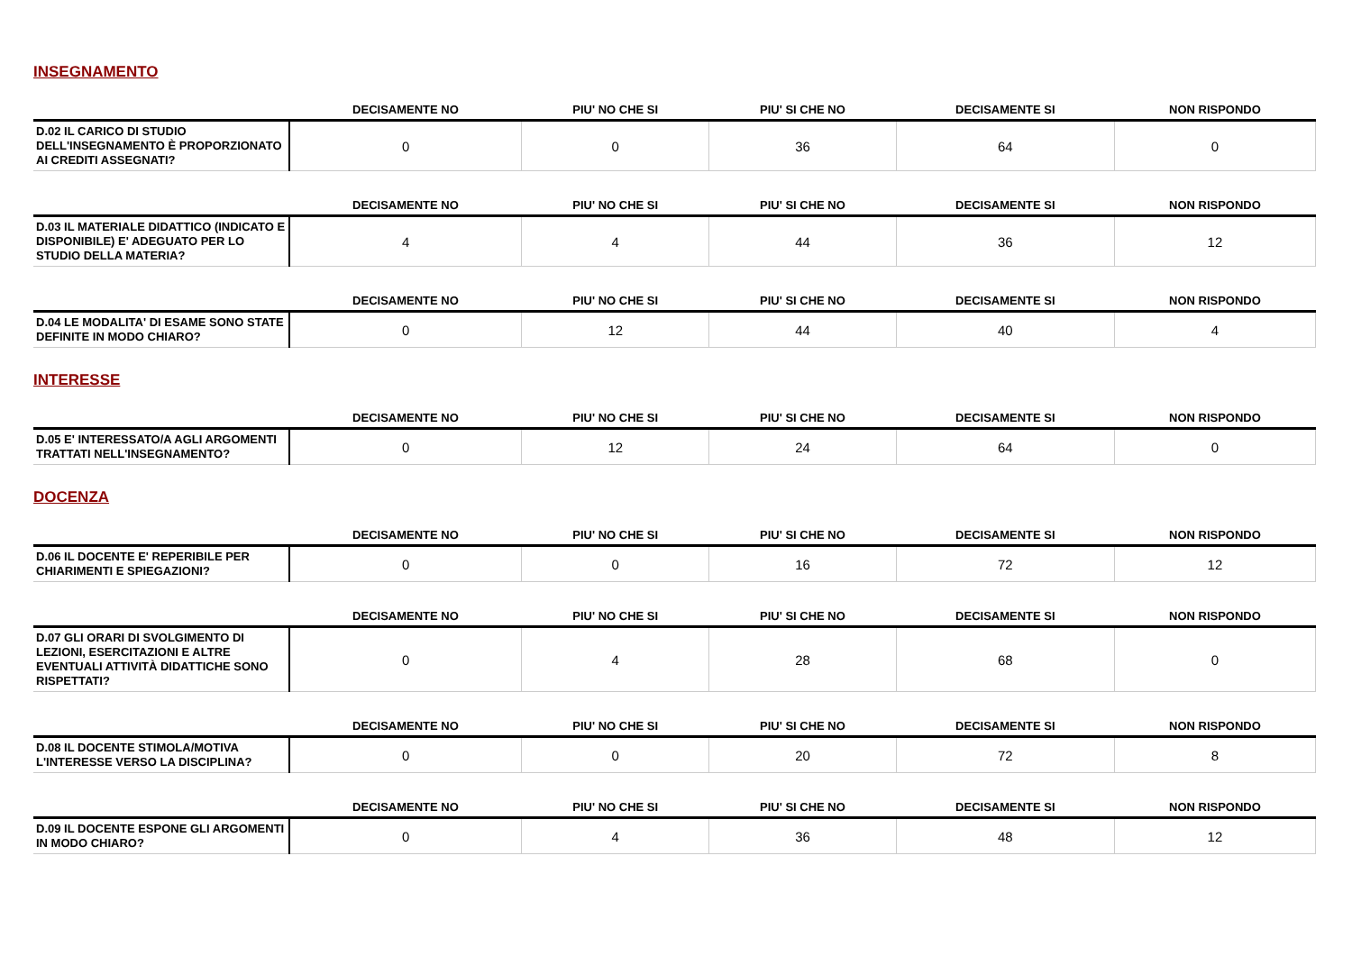INSEGNAMENTO
| | DECISAMENTE NO | PIU' NO CHE SI | PIU' SI CHE NO | DECISAMENTE SI | NON RISPONDO |
| --- | --- | --- | --- | --- | --- |
| D.02 IL CARICO DI STUDIO DELL'INSEGNAMENTO È PROPORZIONATO AI CREDITI ASSEGNATI? | 0 | 0 | 36 | 64 | 0 |
| | DECISAMENTE NO | PIU' NO CHE SI | PIU' SI CHE NO | DECISAMENTE SI | NON RISPONDO |
| --- | --- | --- | --- | --- | --- |
| D.03 IL MATERIALE DIDATTICO (INDICATO E DISPONIBILE) E' ADEGUATO PER LO STUDIO DELLA MATERIA? | 4 | 4 | 44 | 36 | 12 |
| | DECISAMENTE NO | PIU' NO CHE SI | PIU' SI CHE NO | DECISAMENTE SI | NON RISPONDO |
| --- | --- | --- | --- | --- | --- |
| D.04 LE MODALITA' DI ESAME SONO STATE DEFINITE IN MODO CHIARO? | 0 | 12 | 44 | 40 | 4 |
INTERESSE
| | DECISAMENTE NO | PIU' NO CHE SI | PIU' SI CHE NO | DECISAMENTE SI | NON RISPONDO |
| --- | --- | --- | --- | --- | --- |
| D.05 E' INTERESSATO/A AGLI ARGOMENTI TRATTATI NELL'INSEGNAMENTO? | 0 | 12 | 24 | 64 | 0 |
DOCENZA
| | DECISAMENTE NO | PIU' NO CHE SI | PIU' SI CHE NO | DECISAMENTE SI | NON RISPONDO |
| --- | --- | --- | --- | --- | --- |
| D.06 IL DOCENTE E' REPERIBILE PER CHIARIMENTI E SPIEGAZIONI? | 0 | 0 | 16 | 72 | 12 |
| | DECISAMENTE NO | PIU' NO CHE SI | PIU' SI CHE NO | DECISAMENTE SI | NON RISPONDO |
| --- | --- | --- | --- | --- | --- |
| D.07 GLI ORARI DI SVOLGIMENTO DI LEZIONI, ESERCITAZIONI E ALTRE EVENTUALI ATTIVITÀ DIDATTICHE SONO RISPETTATI? | 0 | 4 | 28 | 68 | 0 |
| | DECISAMENTE NO | PIU' NO CHE SI | PIU' SI CHE NO | DECISAMENTE SI | NON RISPONDO |
| --- | --- | --- | --- | --- | --- |
| D.08 IL DOCENTE STIMOLA/MOTIVA L'INTERESSE VERSO LA DISCIPLINA? | 0 | 0 | 20 | 72 | 8 |
| | DECISAMENTE NO | PIU' NO CHE SI | PIU' SI CHE NO | DECISAMENTE SI | NON RISPONDO |
| --- | --- | --- | --- | --- | --- |
| D.09 IL DOCENTE ESPONE GLI ARGOMENTI IN MODO CHIARO? | 0 | 4 | 36 | 48 | 12 |